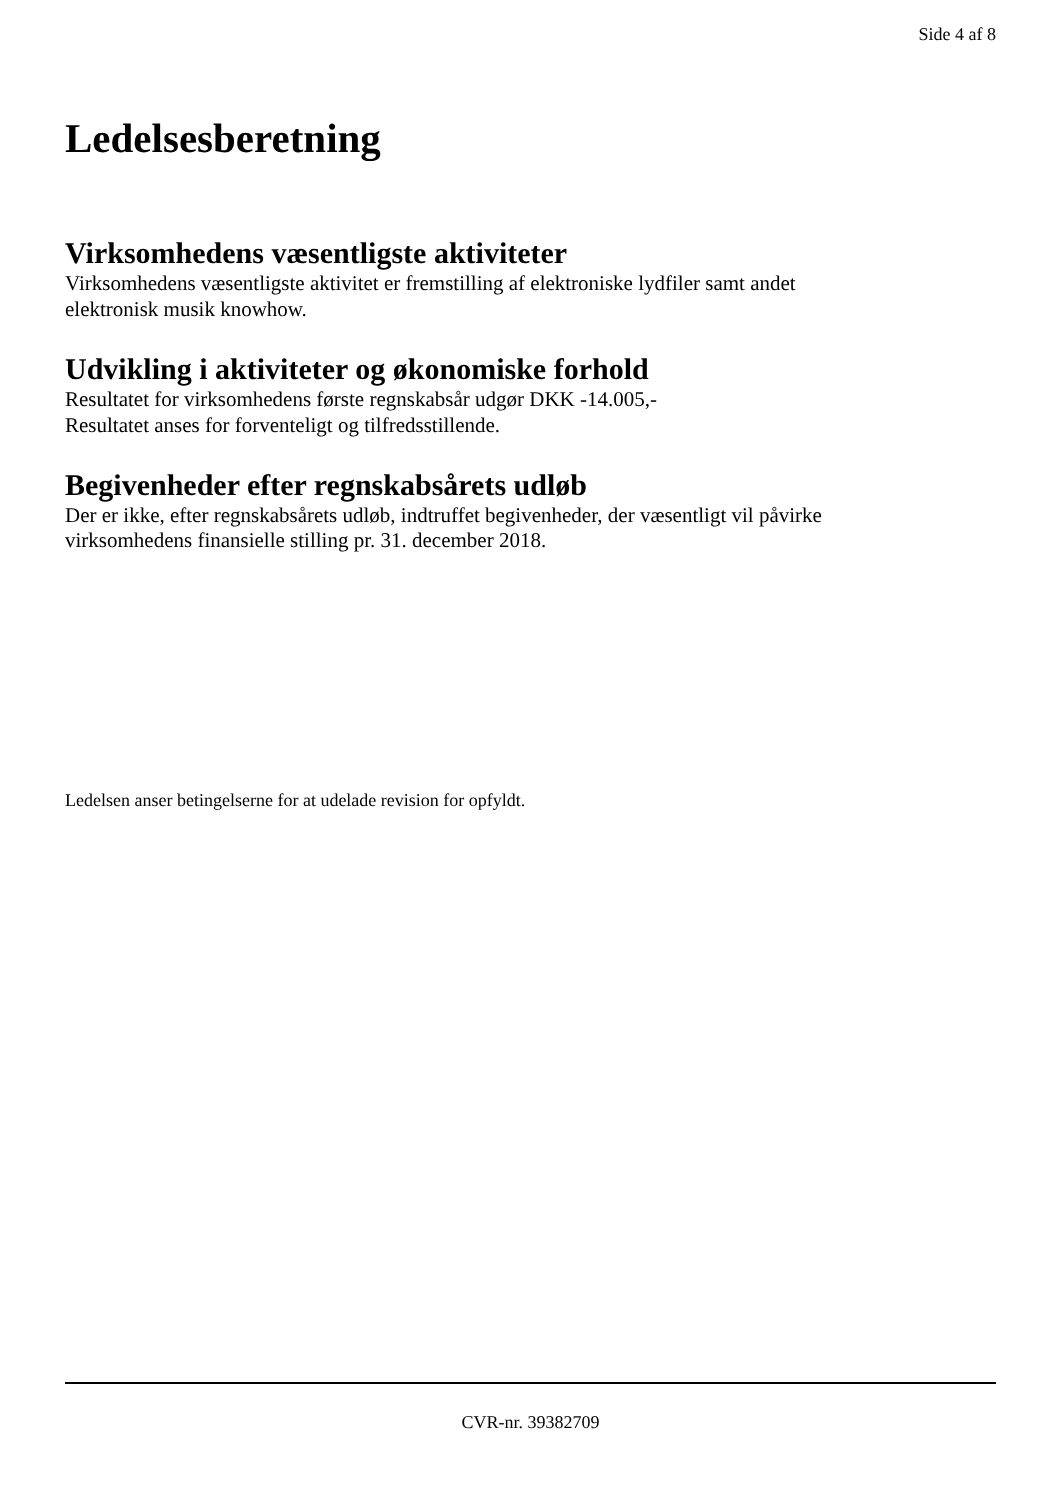Side 4 af 8
Ledelsesberetning
Virksomhedens væsentligste aktiviteter
Virksomhedens væsentligste aktivitet er fremstilling af elektroniske lydfiler samt andet
elektronisk musik knowhow.
Udvikling i aktiviteter og økonomiske forhold
Resultatet for virksomhedens første regnskabsår udgør DKK -14.005,-
Resultatet anses for forventeligt og tilfredsstillende.
Begivenheder efter regnskabsårets udløb
Der er ikke, efter regnskabsårets udløb, indtruffet begivenheder, der væsentligt vil påvirke
virksomhedens finansielle stilling pr. 31. december 2018.
Ledelsen anser betingelserne for at udelade revision for opfyldt.
CVR-nr. 39382709